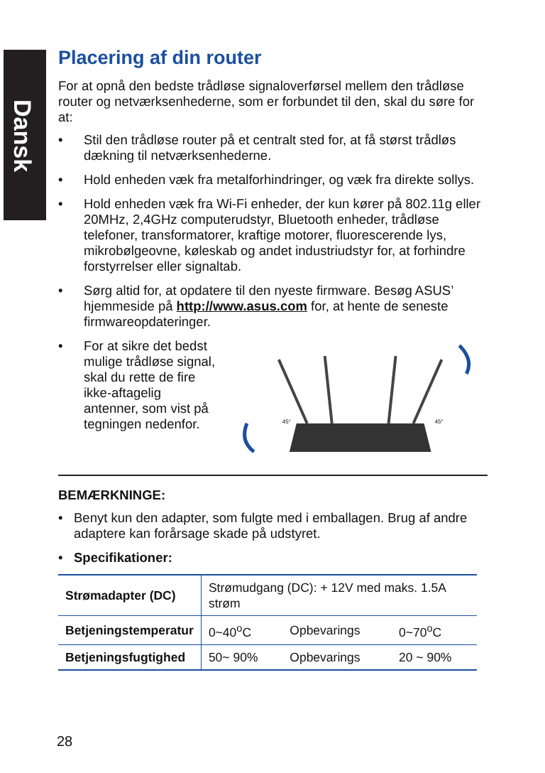Dansk
Placering af din router
For at opnå den bedste trådløse signaloverførsel mellem den trådløse router og netværksenhederne, som er forbundet til den, skal du søre for at:
• Stil den trådløse router på et centralt sted for, at få størst trådløs dækning til netværksenhederne.
• Hold enheden væk fra metalforhindringer, og væk fra direkte sollys.
• Hold enheden væk fra Wi-Fi enheder, der kun kører på 802.11g eller 20MHz, 2,4GHz computerudstyr, Bluetooth enheder, trådløse telefoner, transformatorer, kraftige motorer, fluorescerende lys, mikrobølgeovne, køleskab og andet industriudstyr for, at forhindre forstyrrelser eller signaltab.
• Sørg altid for, at opdatere til den nyeste firmware. Besøg ASUS’ hjemmeside på http://www.asus.com for, at hente de seneste firmwareopdateringer.
• For at sikre det bedst mulige trådløse signal, skal du rette de fire ikke-aftagelig antenner, som vist på tegningen nedenfor.
45°
45°
BEMÆRKNINGE:
• Benyt kun den adapter, som fulgte med i emballagen. Brug af andre adaptere kan forårsage skade på udstyret.
• Specifikationer:
| Strømadapter (DC) | Strømudgang (DC): + 12V med maks. 1.5A strøm | | |
| Betjeningstemperatur | 0~40<sup>o</sup>C | Opbevarings | 0~70<sup>o</sup>C |
| Betjeningsfugtighed | 50~ 90% | Opbevarings | 20 ~ 90% |
28